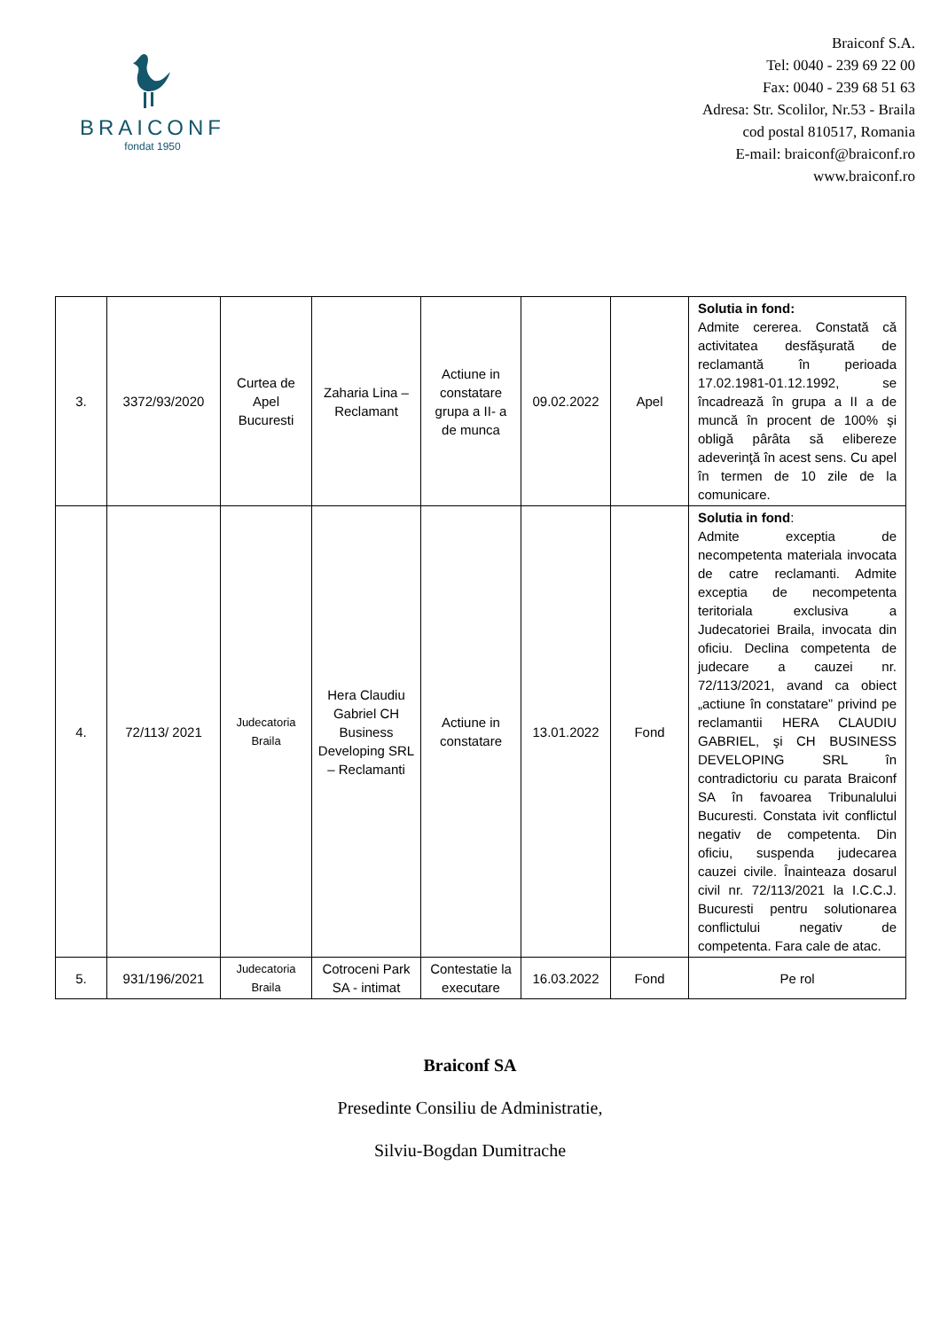BRAICONF
fondat 1950
Braiconf S.A.
Tel: 0040 - 239 69 22 00
Fax: 0040 - 239 68 51 63
Adresa: Str. Scolilor, Nr.53 - Braila
cod postal 810517, Romania
E-mail: braiconf@braiconf.ro
www.braiconf.ro
| 3. | 3372/93/2020 | Curtea de Apel Bucuresti | Zaharia Lina – Reclamant | Actiune in constatare grupa a II- a de munca | 09.02.2022 | Apel | Solutia in fond: Admite cererea. Constată că activitatea desfăşurată de reclamantă în perioada 17.02.1981-01.12.1992, se încadrează în grupa a II a de muncă în procent de 100% şi obligă pârâta să elibereze adeverinţă în acest sens. Cu apel în termen de 10 zile de la comunicare. |
| 4. | 72/113/ 2021 | Judecatoria Braila | Hera Claudiu Gabriel CH Business Developing SRL – Reclamanti | Actiune in constatare | 13.01.2022 | Fond | Solutia in fond : Admite exceptia de necompetenta materiala invocata de catre reclamanti. Admite exceptia de necompetenta teritoriala exclusiva a Judecatoriei Braila, invocata din oficiu. Declina competenta de judecare a cauzei nr. 72/113/2021, avand ca obiect „actiune în constatare” privind pe reclamantii HERA CLAUDIU GABRIEL, şi CH BUSINESS DEVELOPING SRL în contradictoriu cu parata Braiconf SA în favoarea Tribunalului Bucuresti. Constata ivit conflictul negativ de competenta. Din oficiu, suspenda judecarea cauzei civile. Înainteaza dosarul civil nr. 72/113/2021 la I.C.C.J. Bucuresti pentru solutionarea conflictului negativ de competenta. Fara cale de atac. |
| 5. | 931/196/2021 | Judecatoria Braila | Cotroceni Park SA - intimat | Contestatie la executare | 16.03.2022 | Fond | Pe rol |
Braiconf SA
Presedinte Consiliu de Administratie,
Silviu-Bogdan Dumitrache